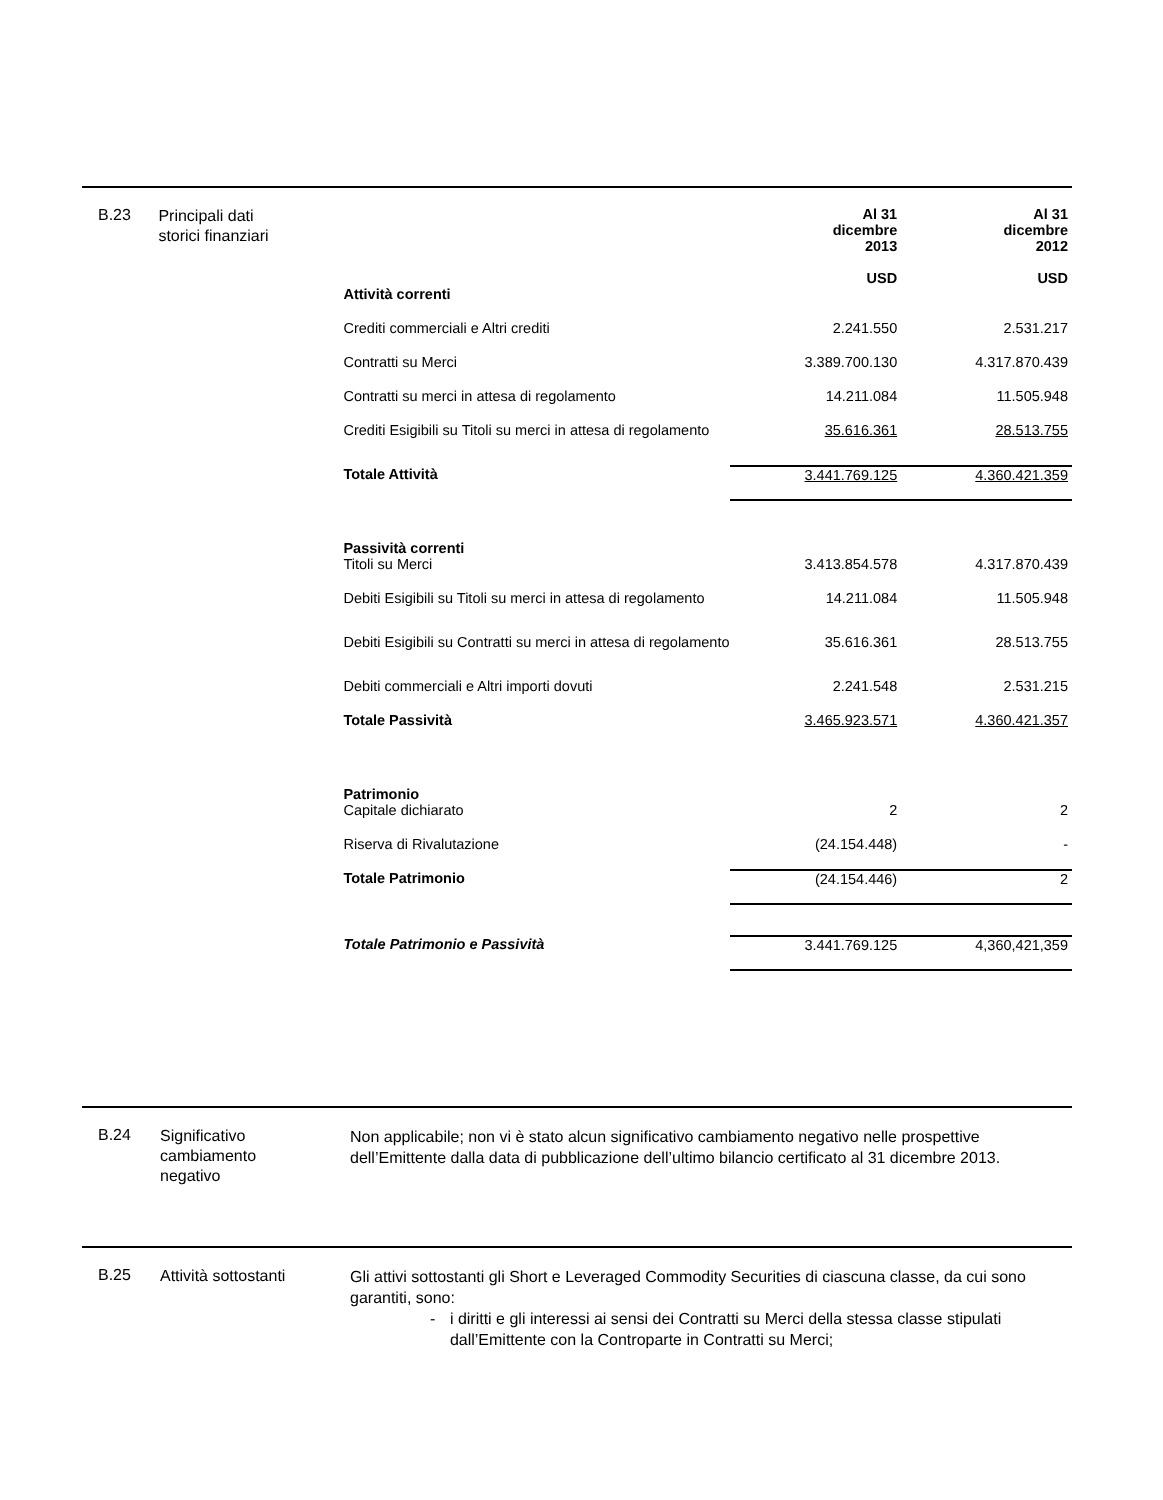B.23
Principali dati
storici finanziari
| | Al 31 dicembre 2013 USD | Al 31 dicembre 2012 USD |
| --- | --- | --- |
| Attività correnti | | |
| Crediti commerciali e Altri crediti | 2.241.550 | 2.531.217 |
| Contratti su Merci | 3.389.700.130 | 4.317.870.439 |
| Contratti su merci in attesa di regolamento | 14.211.084 | 11.505.948 |
| Crediti Esigibili su Titoli su merci in attesa di regolamento | 35.616.361 | 28.513.755 |
| Totale Attività | 3.441.769.125 | 4.360.421.359 |
| Passività correnti | | |
| Titoli su Merci | 3.413.854.578 | 4.317.870.439 |
| Debiti Esigibili su Titoli su merci in attesa di regolamento | 14.211.084 | 11.505.948 |
| Debiti Esigibili su Contratti su merci in attesa di regolamento | 35.616.361 | 28.513.755 |
| Debiti commerciali e Altri importi dovuti | 2.241.548 | 2.531.215 |
| Totale Passività | 3.465.923.571 | 4.360.421.357 |
| Patrimonio | | |
| Capitale dichiarato | 2 | 2 |
| Riserva di Rivalutazione | (24.154.448) | - |
| Totale Patrimonio | (24.154.446) | 2 |
| Totale Patrimonio e Passività | 3.441.769.125 | 4,360,421,359 |
B.24
Significativo
cambiamento
negativo
Non applicabile; non vi è stato alcun significativo cambiamento negativo nelle prospettive dell’Emittente dalla data di pubblicazione dell’ultimo bilancio certificato al 31 dicembre 2013.
B.25
Attività sottostanti
Gli attivi sottostanti gli Short e Leveraged Commodity Securities di ciascuna classe, da cui sono garantiti, sono:
- i diritti e gli interessi ai sensi dei Contratti su Merci della stessa classe stipulati dall’Emittente con la Controparte in Contratti su Merci;